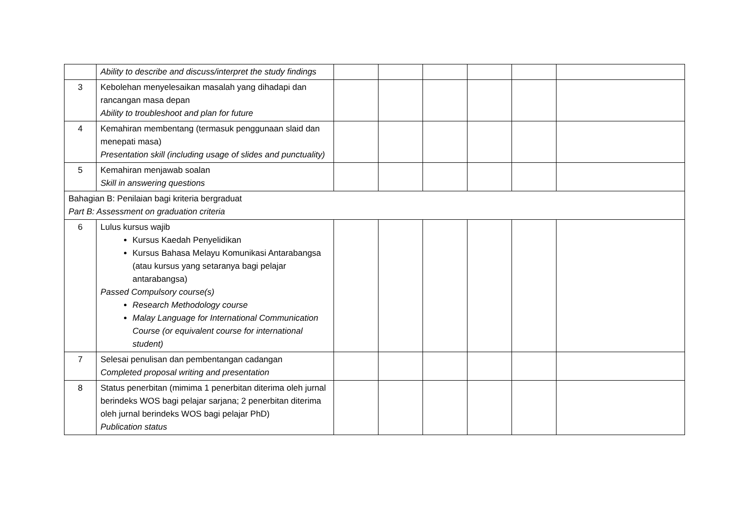| | Ability to describe and discuss/interpret the study findings | | | | | | |
| 3 | Kebolehan menyelesaikan masalah yang dihadapi dan rancangan masa depan Ability to troubleshoot and plan for future | | | | | | |
| 4 | Kemahiran membentang (termasuk penggunaan slaid dan menepati masa) Presentation skill (including usage of slides and punctuality) | | | | | | |
| 5 | Kemahiran menjawab soalan Skill in answering questions | | | | | | |
| Bahagian B: Penilaian bagi kriteria bergraduat Part B: Assessment on graduation criteria | | | | | | | |
| 6 | Lulus kursus wajib Kursus Kaedah Penyelidikan Kursus Bahasa Melayu Komunikasi Antarabangsa (atau kursus yang setaranya bagi pelajar antarabangsa) Passed Compulsory course(s) Research Methodology course Malay Language for International Communication Course (or equivalent course for international student) | | | | | | |
| 7 | Selesai penulisan dan pembentangan cadangan Completed proposal writing and presentation | | | | | | |
| 8 | Status penerbitan (mimima 1 penerbitan diterima oleh jurnal berindeks WOS bagi pelajar sarjana; 2 penerbitan diterima oleh jurnal berindeks WOS bagi pelajar PhD) Publication status | | | | | | |